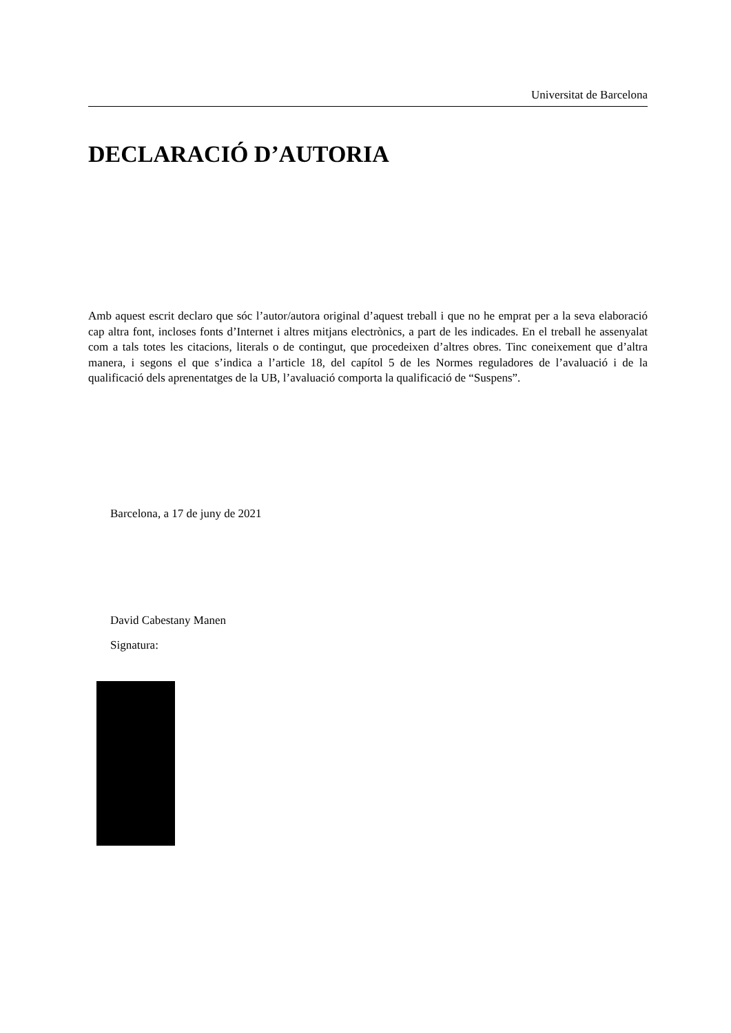Universitat de Barcelona
DECLARACIÓ D’AUTORIA
Amb aquest escrit declaro que sóc l’autor/autora original d’aquest treball i que no he emprat per a la seva elaboració cap altra font, incloses fonts d’Internet i altres mitjans electrònics, a part de les indicades. En el treball he assenyalat com a tals totes les citacions, literals o de contingut, que procedeixen d’altres obres. Tinc coneixement que d’altra manera, i segons el que s’indica a l’article 18, del capítol 5 de les Normes reguladores de l’avaluació i de la qualificació dels aprenentatges de la UB, l’avaluació comporta la qualificació de “Suspens”.
Barcelona, a 17 de juny de 2021
David Cabestany Manen
Signatura: